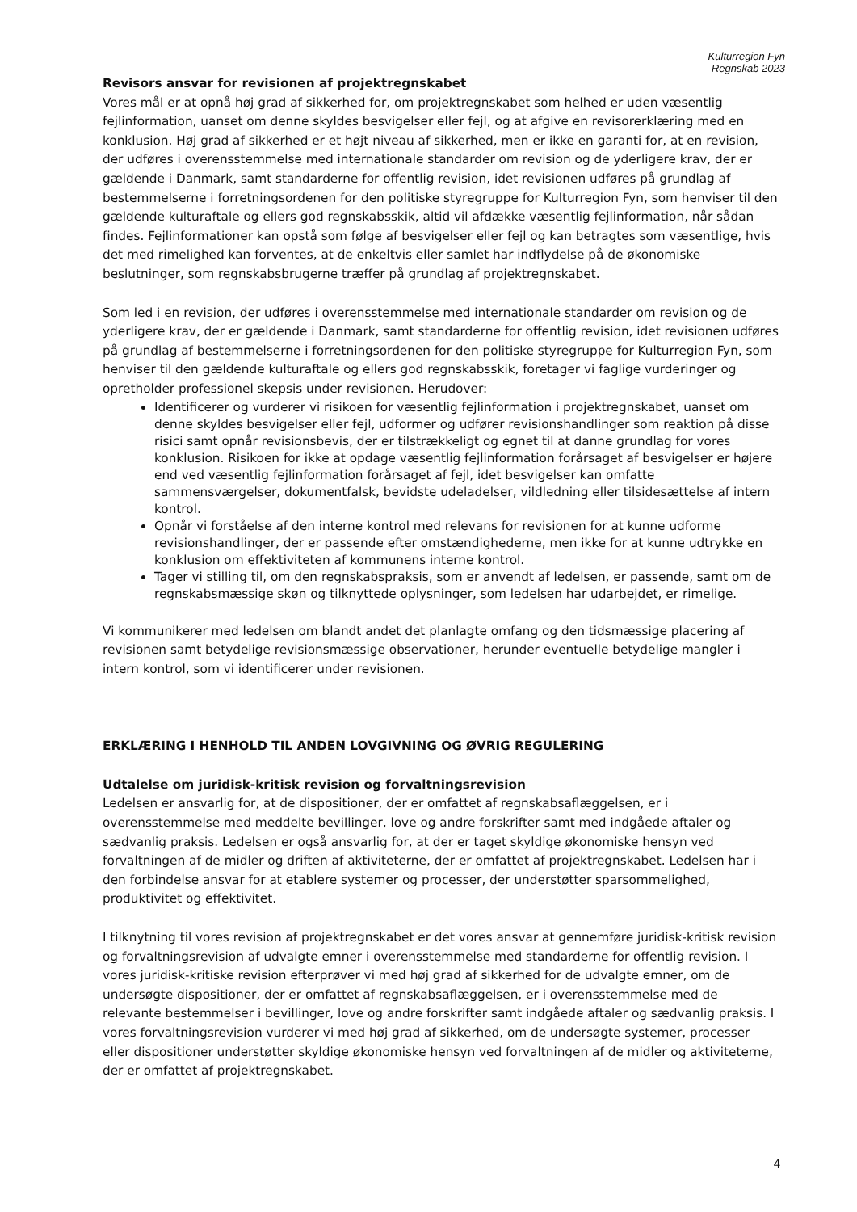Kulturregion Fyn
Regnskab 2023
Revisors ansvar for revisionen af projektregnskabet
Vores mål er at opnå høj grad af sikkerhed for, om projektregnskabet som helhed er uden væsentlig fejlinformation, uanset om denne skyldes besvigelser eller fejl, og at afgive en revisorerklæring med en konklusion. Høj grad af sikkerhed er et højt niveau af sikkerhed, men er ikke en garanti for, at en revision, der udføres i overensstemmelse med internationale standarder om revision og de yderligere krav, der er gældende i Danmark, samt standarderne for offentlig revision, idet revisionen udføres på grundlag af bestemmelserne i forretningsordenen for den politiske styregruppe for Kulturregion Fyn, som henviser til den gældende kulturaftale og ellers god regnskabsskik, altid vil afdække væsentlig fejlinformation, når sådan findes. Fejlinformationer kan opstå som følge af besvigelser eller fejl og kan betragtes som væsentlige, hvis det med rimelighed kan forventes, at de enkeltvis eller samlet har indflydelse på de økonomiske beslutninger, som regnskabsbrugerne træffer på grundlag af projektregnskabet.
Som led i en revision, der udføres i overensstemmelse med internationale standarder om revision og de yderligere krav, der er gældende i Danmark, samt standarderne for offentlig revision, idet revisionen udføres på grundlag af bestemmelserne i forretningsordenen for den politiske styregruppe for Kulturregion Fyn, som henviser til den gældende kulturaftale og ellers god regnskabsskik, foretager vi faglige vurderinger og opretholder professionel skepsis under revisionen. Herudover:
Identificerer og vurderer vi risikoen for væsentlig fejlinformation i projektregnskabet, uanset om denne skyldes besvigelser eller fejl, udformer og udfører revisionshandlinger som reaktion på disse risici samt opnår revisionsbevis, der er tilstrækkeligt og egnet til at danne grundlag for vores konklusion. Risikoen for ikke at opdage væsentlig fejlinformation forårsaget af besvigelser er højere end ved væsentlig fejlinformation forårsaget af fejl, idet besvigelser kan omfatte sammensværgelser, dokumentfalsk, bevidste udeladelser, vildledning eller tilsidesættelse af intern kontrol.
Opnår vi forståelse af den interne kontrol med relevans for revisionen for at kunne udforme revisionshandlinger, der er passende efter omstændighederne, men ikke for at kunne udtrykke en konklusion om effektiviteten af kommunens interne kontrol.
Tager vi stilling til, om den regnskabspraksis, som er anvendt af ledelsen, er passende, samt om de regnskabsmæssige skøn og tilknyttede oplysninger, som ledelsen har udarbejdet, er rimelige.
Vi kommunikerer med ledelsen om blandt andet det planlagte omfang og den tidsmæssige placering af revisionen samt betydelige revisionsmæssige observationer, herunder eventuelle betydelige mangler i intern kontrol, som vi identificerer under revisionen.
ERKLÆRING I HENHOLD TIL ANDEN LOVGIVNING OG ØVRIG REGULERING
Udtalelse om juridisk-kritisk revision og forvaltningsrevision
Ledelsen er ansvarlig for, at de dispositioner, der er omfattet af regnskabsaflæggelsen, er i overensstemmelse med meddelte bevillinger, love og andre forskrifter samt med indgåede aftaler og sædvanlig praksis. Ledelsen er også ansvarlig for, at der er taget skyldige økonomiske hensyn ved forvaltningen af de midler og driften af aktiviteterne, der er omfattet af projektregnskabet. Ledelsen har i den forbindelse ansvar for at etablere systemer og processer, der understøtter sparsommelighed, produktivitet og effektivitet.
I tilknytning til vores revision af projektregnskabet er det vores ansvar at gennemføre juridisk-kritisk revision og forvaltningsrevision af udvalgte emner i overensstemmelse med standarderne for offentlig revision. I vores juridisk-kritiske revision efterprøver vi med høj grad af sikkerhed for de udvalgte emner, om de undersøgte dispositioner, der er omfattet af regnskabsaflæggelsen, er i overensstemmelse med de relevante bestemmelser i bevillinger, love og andre forskrifter samt indgåede aftaler og sædvanlig praksis. I vores forvaltningsrevision vurderer vi med høj grad af sikkerhed, om de undersøgte systemer, processer eller dispositioner understøtter skyldige økonomiske hensyn ved forvaltningen af de midler og aktiviteterne, der er omfattet af projektregnskabet.
4